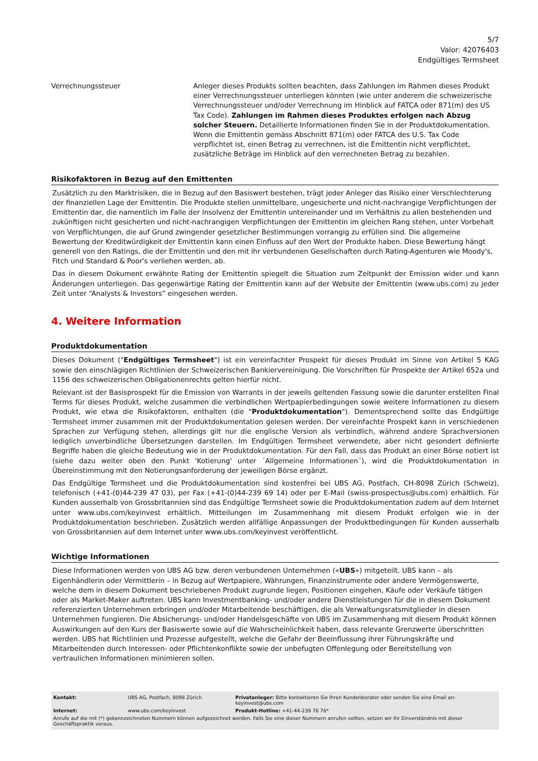5/7
Valor: 42076403
Endgültiges Termsheet
Verrechnungssteuer Anleger dieses Produkts sollten beachten, dass Zahlungen im Rahmen dieses Produkt einer Verrechnungssteuer unterliegen könnten (wie unter anderem die schweizerische Verrechnungssteuer und/oder Verrechnung im Hinblick auf FATCA oder 871(m) des US Tax Code). Zahlungen im Rahmen dieses Produktes erfolgen nach Abzug solcher Steuern. Detaillierte Informationen finden Sie in der Produktdokumentation. Wenn die Emittentin gemäss Abschnitt 871(m) oder FATCA des U.S. Tax Code verpflichtet ist, einen Betrag zu verrechnen, ist die Emittentin nicht verpflichtet, zusätzliche Beträge im Hinblick auf den verrechneten Betrag zu bezahlen.
Risikofaktoren in Bezug auf den Emittenten
Zusätzlich zu den Marktrisiken, die in Bezug auf den Basiswert bestehen, trägt jeder Anleger das Risiko einer Verschlechterung der finanziellen Lage der Emittentin. Die Produkte stellen unmittelbare, ungesicherte und nicht-nachrangige Verpflichtungen der Emittentin dar, die namentlich im Falle der Insolvenz der Emittentin untereinander und im Verhältnis zu allen bestehenden und zukünftigen nicht gesicherten und nicht-nachrangigen Verpflichtungen der Emittentin im gleichen Rang stehen, unter Vorbehalt von Verpflichtungen, die auf Grund zwingender gesetzlicher Bestimmungen vorrangig zu erfüllen sind. Die allgemeine Bewertung der Kreditwürdigkeit der Emittentin kann einen Einfluss auf den Wert der Produkte haben. Diese Bewertung hängt generell von den Ratings, die der Emittentin und den mit ihr verbundenen Gesellschaften durch Rating-Agenturen wie Moody's, Fitch und Standard & Poor's verliehen werden, ab.
Das in diesem Dokument erwähnte Rating der Emittentin spiegelt die Situation zum Zeitpunkt der Emission wider und kann Änderungen unterliegen. Das gegenwärtige Rating der Emittentin kann auf der Website der Emittentin (www.ubs.com) zu jeder Zeit unter “Analysts & Investors” eingesehen werden.
4. Weitere Information
Produktdokumentation
Dieses Dokument ("Endgültiges Termsheet") ist ein vereinfachter Prospekt für dieses Produkt im Sinne von Artikel 5 KAG sowie den einschlägigen Richtlinien der Schweizerischen Bankiervereinigung. Die Vorschriften für Prospekte der Artikel 652a und 1156 des schweizerischen Obligationenrechts gelten hierfür nicht.
Relevant ist der Basisprospekt für die Emission von Warrants in der jeweils geltenden Fassung sowie die darunter erstellten Final Terms für dieses Produkt, welche zusammen die verbindlichen Wertpapierbedingungen sowie weitere Informationen zu diesem Produkt, wie etwa die Risikofaktoren, enthalten (die "Produktdokumentation"). Dementsprechend sollte das Endgültige Termsheet immer zusammen mit der Produktdokumentation gelesen werden. Der vereinfachte Prospekt kann in verschiedenen Sprachen zur Verfügung stehen, allerdings gilt nur die englische Version als verbindlich, während andere Sprachversionen lediglich unverbindliche Übersetzungen darstellen. Im Endgültigen Termsheet verwendete, aber nicht gesondert definierte Begriffe haben die gleiche Bedeutung wie in der Produktdokumentation. Für den Fall, dass das Produkt an einer Börse notiert ist (siehe dazu weiter oben den Punkt 'Kotierung' unter ´Allgemeine Informationen´), wird die Produktdokumentation in Übereinstimmung mit den Notierungsanforderung der jeweiligen Börse ergänzt.
Das Endgültige Termsheet und die Produktdokumentation sind kostenfrei bei UBS AG, Postfach, CH-8098 Zürich (Schweiz), telefonisch (+41-(0)44-239 47 03), per Fax (+41-(0)44-239 69 14) oder per E-Mail (swiss-prospectus@ubs.com) erhältlich. Für Kunden ausserhalb von Grossbritannien sind das Endgültige Termsheet sowie die Produktdokumentation zudem auf dem Internet unter www.ubs.com/keyinvest erhältlich. Mitteilungen im Zusammenhang mit diesem Produkt erfolgen wie in der Produktdokumentation beschrieben. Zusätzlich werden allfällige Anpassungen der Produktbedingungen für Kunden ausserhalb von Grossbritannien auf dem Internet unter www.ubs.com/keyinvest veröffentlicht.
Wichtige Informationen
Diese Informationen werden von UBS AG bzw. deren verbundenen Unternehmen («UBS») mitgeteilt. UBS kann – als Eigenhändlerin oder Vermittlerin – in Bezug auf Wertpapiere, Währungen, Finanzinstrumente oder andere Vermögenswerte, welche dem in diesem Dokument beschriebenen Produkt zugrunde liegen, Positionen eingehen, Käufe oder Verkäufe tätigen oder als Market-Maker auftreten. UBS kann Investmentbanking- und/oder andere Dienstleistungen für die in diesem Dokument referenzierten Unternehmen erbringen und/oder Mitarbeitende beschäftigen, die als Verwaltungsratsmitglieder in diesen Unternehmen fungieren. Die Absicherungs- und/oder Handelsgeschäfte von UBS im Zusammenhang mit diesem Produkt können Auswirkungen auf den Kurs der Basiswerte sowie auf die Wahrscheinlichkeit haben, dass relevante Grenzwerte überschritten werden. UBS hat Richtlinien und Prozesse aufgestellt, welche die Gefahr der Beeinflussung ihrer Führungskräfte und Mitarbeitenden durch Interessen- oder Pflichtenkonflikte sowie der unbefugten Offenlegung oder Bereitstellung von vertraulichen Informationen minimieren sollen.
| Kontakt: | UBS AG, Postfach, 8098 Zürich | Privatanleger: Bitte kontaktieren Sie Ihren Kundenberater oder senden Sie eine Email an: keyinvest@ubs.com |
| Internet: | www.ubs.com/keyinvest | Produkt-Hotline: +41-44-239 76 76* |
| Anrufe auf die mit (*) gekennzeichneten Nummern können aufgezeichnet werden. Falls Sie eine dieser Nummern anrufen sollten, setzen wir Ihr Einverständnis mit dieser Geschäftspraktik voraus. | | |